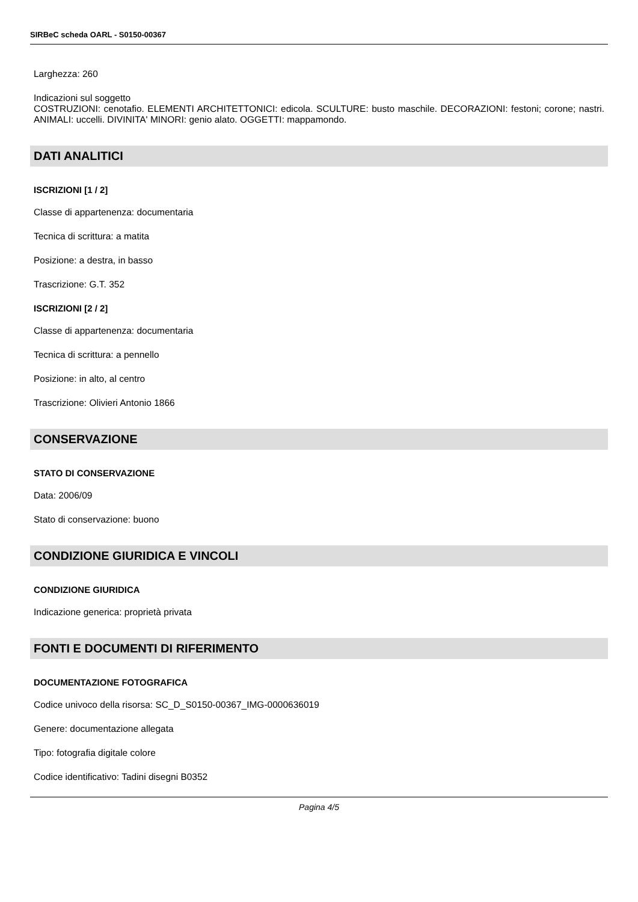SIRBeC scheda OARL - S0150-00367
Larghezza: 260
Indicazioni sul soggetto
COSTRUZIONI: cenotafio. ELEMENTI ARCHITETTONICI: edicola. SCULTURE: busto maschile. DECORAZIONI: festoni; corone; nastri. ANIMALI: uccelli. DIVINITA' MINORI: genio alato. OGGETTI: mappamondo.
DATI ANALITICI
ISCRIZIONI [1 / 2]
Classe di appartenenza: documentaria
Tecnica di scrittura: a matita
Posizione: a destra, in basso
Trascrizione: G.T. 352
ISCRIZIONI [2 / 2]
Classe di appartenenza: documentaria
Tecnica di scrittura: a pennello
Posizione: in alto, al centro
Trascrizione: Olivieri Antonio 1866
CONSERVAZIONE
STATO DI CONSERVAZIONE
Data: 2006/09
Stato di conservazione: buono
CONDIZIONE GIURIDICA E VINCOLI
CONDIZIONE GIURIDICA
Indicazione generica: proprietà privata
FONTI E DOCUMENTI DI RIFERIMENTO
DOCUMENTAZIONE FOTOGRAFICA
Codice univoco della risorsa: SC_D_S0150-00367_IMG-0000636019
Genere: documentazione allegata
Tipo: fotografia digitale colore
Codice identificativo: Tadini disegni B0352
Pagina 4/5